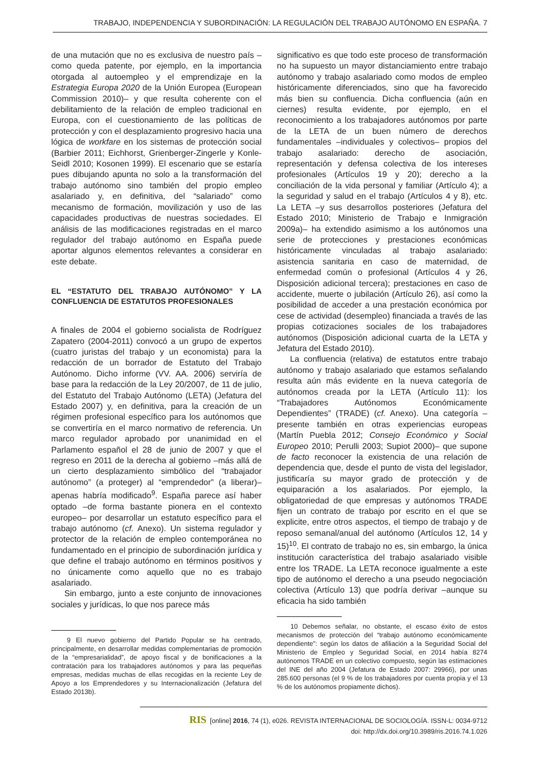TRABAJO, INDEPENDENCIA Y SUBORDINACIÓN: LA REGULACIÓN DEL TRABAJO AUTÓNOMO EN ESPAÑA. 7
de una mutación que no es exclusiva de nuestro país –como queda patente, por ejemplo, en la importancia otorgada al autoempleo y el emprendizaje en la Estrategia Europa 2020 de la Unión Europea (European Commission 2010)– y que resulta coherente con el debilitamiento de la relación de empleo tradicional en Europa, con el cuestionamiento de las políticas de protección y con el desplazamiento progresivo hacia una lógica de workfare en los sistemas de protección social (Barbier 2011; Eichhorst, Grienberger-Zingerle y Konle-Seidl 2010; Kosonen 1999). El escenario que se estaría pues dibujando apunta no solo a la transformación del trabajo autónomo sino también del propio empleo asalariado y, en definitiva, del “salariado” como mecanismo de formación, movilización y uso de las capacidades productivas de nuestras sociedades. El análisis de las modificaciones registradas en el marco regulador del trabajo autónomo en España puede aportar algunos elementos relevantes a considerar en este debate.
EL “ESTATUTO DEL TRABAJO AUTÓNOMO” Y LA CONFLUENCIA DE ESTATUTOS PROFESIONALES
A finales de 2004 el gobierno socialista de Rodríguez Zapatero (2004-2011) convocó a un grupo de expertos (cuatro juristas del trabajo y un economista) para la redacción de un borrador de Estatuto del Trabajo Autónomo. Dicho informe (VV. AA. 2006) serviría de base para la redacción de la Ley 20/2007, de 11 de julio, del Estatuto del Trabajo Autónomo (LETA) (Jefatura del Estado 2007) y, en definitiva, para la creación de un régimen profesional específico para los autónomos que se convertiría en el marco normativo de referencia. Un marco regulador aprobado por unanimidad en el Parlamento español el 28 de junio de 2007 y que el regreso en 2011 de la derecha al gobierno –más allá de un cierto desplazamiento simbólico del “trabajador autónomo” (a proteger) al “emprendedor” (a liberar)– apenas habría modificado<sup>9</sup>. España parece así haber optado –de forma bastante pionera en el contexto europeo– por desarrollar un estatuto específico para el trabajo autónomo (cf. Anexo). Un sistema regulador y protector de la relación de empleo contemporánea no fundamentado en el principio de subordinación jurídica y que define el trabajo autónomo en términos positivos y no únicamente como aquello que no es trabajo asalariado.
Sin embargo, junto a este conjunto de innovaciones sociales y jurídicas, lo que nos parece más
9 El nuevo gobierno del Partido Popular se ha centrado, principalmente, en desarrollar medidas complementarias de promoción de la “empresarialidad”, de apoyo fiscal y de bonificaciones a la contratación para los trabajadores autónomos y para las pequeñas empresas, medidas muchas de ellas recogidas en la reciente Ley de Apoyo a los Emprendedores y su Internacionalización (Jefatura del Estado 2013b).
significativo es que todo este proceso de transformación no ha supuesto un mayor distanciamiento entre trabajo autónomo y trabajo asalariado como modos de empleo históricamente diferenciados, sino que ha favorecido más bien su confluencia. Dicha confluencia (aún en ciernes) resulta evidente, por ejemplo, en el reconocimiento a los trabajadores autónomos por parte de la LETA de un buen número de derechos fundamentales –individuales y colectivos– propios del trabajo asalariado: derecho de asociación, representación y defensa colectiva de los intereses profesionales (Artículos 19 y 20); derecho a la conciliación de la vida personal y familiar (Artículo 4); a la seguridad y salud en el trabajo (Artículos 4 y 8), etc. La LETA –y sus desarrollos posteriores (Jefatura del Estado 2010; Ministerio de Trabajo e Inmigración 2009a)– ha extendido asimismo a los autónomos una serie de protecciones y prestaciones económicas históricamente vinculadas al trabajo asalariado: asistencia sanitaria en caso de maternidad, de enfermedad común o profesional (Artículos 4 y 26, Disposición adicional tercera); prestaciones en caso de accidente, muerte o jubilación (Artículo 26), así como la posibilidad de acceder a una prestación económica por cese de actividad (desempleo) financiada a través de las propias cotizaciones sociales de los trabajadores autónomos (Disposición adicional cuarta de la LETA y Jefatura del Estado 2010).
La confluencia (relativa) de estatutos entre trabajo autónomo y trabajo asalariado que estamos señalando resulta aún más evidente en la nueva categoría de autónomos creada por la LETA (Artículo 11): los “Trabajadores Autónomos Económicamente Dependientes” (TRADE) (cf. Anexo). Una categoría –presente también en otras experiencias europeas (Martín Puebla 2012; Consejo Económico y Social Europeo 2010; Perulli 2003; Supiot 2000)– que supone de facto reconocer la existencia de una relación de dependencia que, desde el punto de vista del legislador, justificaría su mayor grado de protección y de equiparación a los asalariados. Por ejemplo, la obligatoriedad de que empresas y autónomos TRADE fijen un contrato de trabajo por escrito en el que se explicite, entre otros aspectos, el tiempo de trabajo y de reposo semanal/anual del autónomo (Artículos 12, 14 y 15)<sup>10</sup>. El contrato de trabajo no es, sin embargo, la única institución característica del trabajo asalariado visible entre los TRADE. La LETA reconoce igualmente a este tipo de autónomo el derecho a una pseudo negociación colectiva (Artículo 13) que podría derivar –aunque su eficacia ha sido también
10 Debemos señalar, no obstante, el escaso éxito de estos mecanismos de protección del “trabajo autónomo económicamente dependiente”: según los datos de afiliación a la Seguridad Social del Ministerio de Empleo y Seguridad Social, en 2014 había 8274 autónomos TRADE en un colectivo compuesto, según las estimaciones del INE del año 2004 (Jefatura de Estado 2007: 29966), por unas 285.600 personas (el 9 % de los trabajadores por cuenta propia y el 13 % de los autónomos propiamente dichos).
RIS [online] 2016, 74 (1), e026. REVISTA INTERNACIONAL DE SOCIOLOGÍA. ISSN-L: 0034-9712
doi: http://dx.doi.org/10.3989/ris.2016.74.1.026